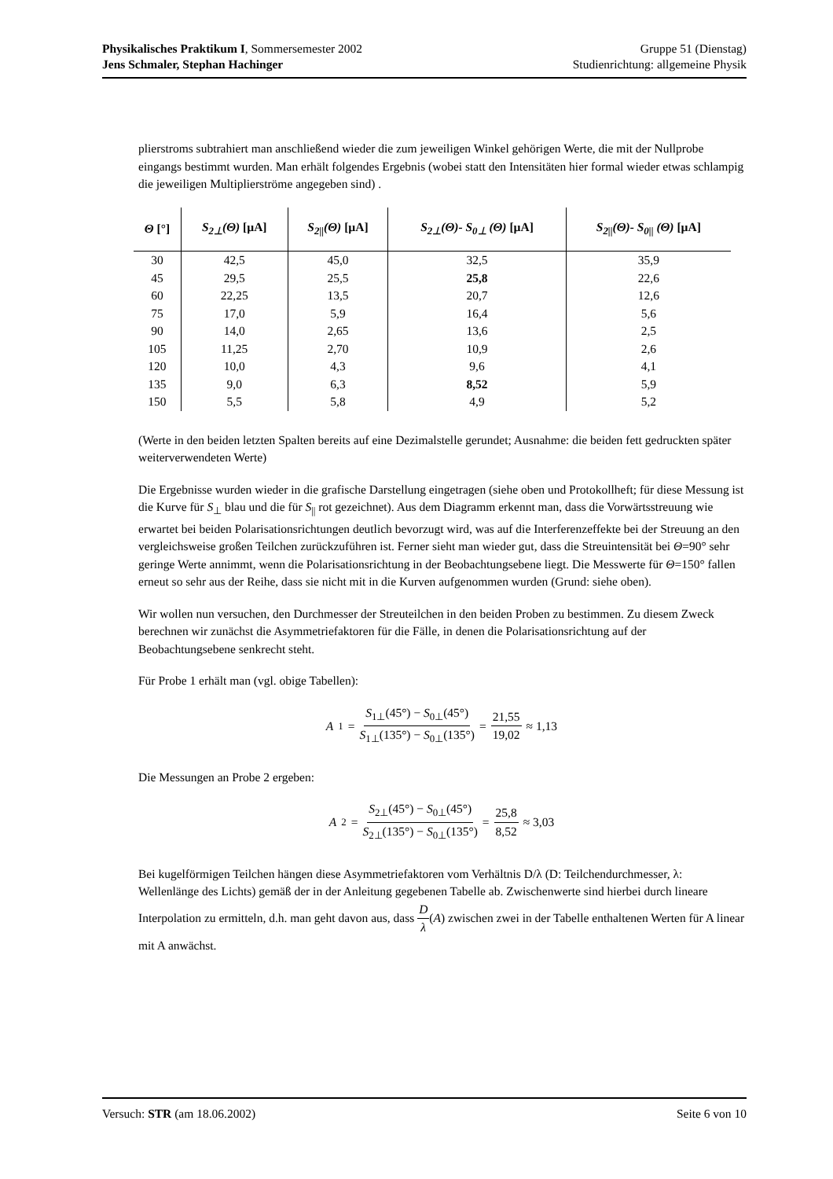Physikalisches Praktikum I, Sommersemester 2002
Jens Schmaler, Stephan Hachinger
Gruppe 51 (Dienstag)
Studienrichtung: allgemeine Physik
plierstroms subtrahiert man anschließend wieder die zum jeweiligen Winkel gehörigen Werte, die mit der Nullprobe eingangs bestimmt wurden. Man erhält folgendes Ergebnis (wobei statt den Intensitäten hier formal wieder etwas schlampig die jeweiligen Multiplierströme angegeben sind) .
| Θ [°] | S<sub>2⊥</sub>(Θ) [µA] | S<sub>2//</sub>(Θ) [µA] | S<sub>2⊥</sub>(Θ)- S<sub>0⊥</sub> (Θ) [µA] | S<sub>2//</sub>(Θ)- S<sub>0//</sub> (Θ) [µA] |
| --- | --- | --- | --- | --- |
| 30 | 42,5 | 45,0 | 32,5 | 35,9 |
| 45 | 29,5 | 25,5 | 25,8 | 22,6 |
| 60 | 22,25 | 13,5 | 20,7 | 12,6 |
| 75 | 17,0 | 5,9 | 16,4 | 5,6 |
| 90 | 14,0 | 2,65 | 13,6 | 2,5 |
| 105 | 11,25 | 2,70 | 10,9 | 2,6 |
| 120 | 10,0 | 4,3 | 9,6 | 4,1 |
| 135 | 9,0 | 6,3 | 8,52 | 5,9 |
| 150 | 5,5 | 5,8 | 4,9 | 5,2 |
(Werte in den beiden letzten Spalten bereits auf eine Dezimalstelle gerundet; Ausnahme: die beiden fett gedruckten später weiterverwendeten Werte)
Die Ergebnisse wurden wieder in die grafische Darstellung eingetragen (siehe oben und Protokollheft; für diese Messung ist die Kurve für S<sub>⊥</sub> blau und die für S<sub>||</sub> rot gezeichnet). Aus dem Diagramm erkennt man, dass die Vorwärtsstreuung wie erwartet bei beiden Polarisationsrichtungen deutlich bevorzugt wird, was auf die Interferenzeffekte bei der Streuung an den vergleichsweise großen Teilchen zurückzuführen ist. Ferner sieht man wieder gut, dass die Streuintensität bei Θ=90° sehr geringe Werte annimmt, wenn die Polarisationsrichtung in der Beobachtungsebene liegt. Die Messwerte für Θ=150° fallen erneut so sehr aus der Reihe, dass sie nicht mit in die Kurven aufgenommen wurden (Grund: siehe oben).
Wir wollen nun versuchen, den Durchmesser der Streuteilchen in den beiden Proben zu bestimmen. Zu diesem Zweck berechnen wir zunächst die Asymmetriefaktoren für die Fälle, in denen die Polarisationsrichtung auf der Beobachtungsebene senkrecht steht.
Für Probe 1 erhält man (vgl. obige Tabellen):
A<sub>1</sub> = S<sub>1⊥</sub>(45°) − S<sub>0⊥</sub>(45°) S<sub>1⊥</sub>(135°) − S<sub>0⊥</sub>(135°) = 21,55 19,02 ≈ 1,13
Die Messungen an Probe 2 ergeben:
A<sub>2</sub> = S<sub>2⊥</sub>(45°) − S<sub>0⊥</sub>(45°) S<sub>2⊥</sub>(135°) − S<sub>0⊥</sub>(135°) = 25,8 8,52 ≈ 3,03
Bei kugelförmigen Teilchen hängen diese Asymmetriefaktoren vom Verhältnis D/λ (D: Teilchendurchmesser, λ: Wellenlänge des Lichts) gemäß der in der Anleitung gegebenen Tabelle ab. Zwischenwerte sind hierbei durch lineare Interpolation zu ermitteln, d.h. man geht davon aus, dass D λ(A) zwischen zwei in der Tabelle enthaltenen Werten für A linear mit A anwächst.
Versuch: STR (am 18.06.2002) Seite 6 von 10